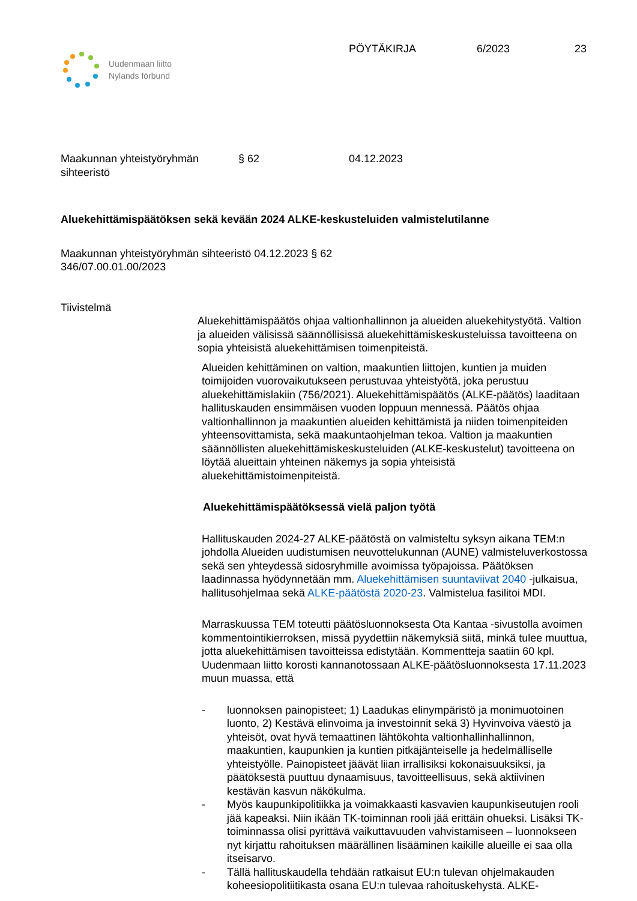Uudenmaan liitto
Nylands förbund
PÖYTÄKIRJA 6/2023 23
Maakunnan yhteistyöryhmän
sihteeristö
§ 62 04.12.2023
Aluekehittämispäätöksen sekä kevään 2024 ALKE-keskusteluiden valmistelutilanne
Maakunnan yhteistyöryhmän sihteeristö 04.12.2023 § 62
346/07.00.01.00/2023
Tiivistelmä
Aluekehittämispäätös ohjaa valtionhallinnon ja alueiden aluekehitystyötä. Valtion ja alueiden välisissä säännöllisissä aluekehittämiskeskusteluissa tavoitteena on sopia yhteisistä aluekehittämisen toimenpiteistä.
Alueiden kehittäminen on valtion, maakuntien liittojen, kuntien ja muiden toimijoiden vuorovaikutukseen perustuvaa yhteistyötä, joka perustuu aluekehittämislakiin (756/2021). Aluekehittämispäätös (ALKE-päätös) laaditaan hallituskauden ensimmäisen vuoden loppuun mennessä. Päätös ohjaa valtionhallinnon ja maakuntien alueiden kehittämistä ja niiden toimenpiteiden yhteensovittamista, sekä maakuntaohjelman tekoa. Valtion ja maakuntien säännöllisten aluekehittämiskeskusteluiden (ALKE-keskustelut) tavoitteena on löytää alueittain yhteinen näkemys ja sopia yhteisistä aluekehittämistoimenpiteistä.
Aluekehittämispäätöksessä vielä paljon työtä
Hallituskauden 2024-27 ALKE-päätöstä on valmisteltu syksyn aikana TEM:n johdolla Alueiden uudistumisen neuvottelukunnan (AUNE) valmisteluverkostossa sekä sen yhteydessä sidosryhmille avoimissa työpajoissa. Päätöksen laadinnassa hyödynnetään mm. Aluekehittämisen suuntaviivat 2040 -julkaisua, hallitusohjelmaa sekä ALKE-päätöstä 2020-23. Valmistelua fasilitoi MDI.
Marraskuussa TEM toteutti päätösluonnoksesta Ota Kantaa -sivustolla avoimen kommentointikierroksen, missä pyydettiin näkemyksiä siitä, minkä tulee muuttua, jotta aluekehittämisen tavoitteissa edistytään. Kommentteja saatiin 60 kpl. Uudenmaan liitto korosti kannanotossaan ALKE-päätösluonnoksesta 17.11.2023 muun muassa, että
- luonnoksen painopisteet; 1) Laadukas elinympäristö ja monimuotoinen luonto, 2) Kestävä elinvoima ja investoinnit sekä 3) Hyvinvoiva väestö ja yhteisöt, ovat hyvä temaattinen lähtökohta valtionhallinhallinnon, maakuntien, kaupunkien ja kuntien pitkäjänteiselle ja hedelmälliselle yhteistyölle. Painopisteet jäävät liian irrallisiksi kokonaisuuksiksi, ja päätöksestä puuttuu dynaamisuus, tavoitteellisuus, sekä aktiivinen kestävän kasvun näkökulma.
- Myös kaupunkipolitiikka ja voimakkaasti kasvavien kaupunkiseutujen rooli jää kapeaksi. Niin ikään TK-toiminnan rooli jää erittäin ohueksi. Lisäksi TK-toiminnassa olisi pyrittävä vaikuttavuuden vahvistamiseen – luonnokseen nyt kirjattu rahoituksen määrällinen lisääminen kaikille alueille ei saa olla itseisarvo.
- Tällä hallituskaudella tehdään ratkaisut EU:n tulevan ohjelmakauden koheesiopolitiitikasta osana EU:n tulevaa rahoituskehystä. ALKE-